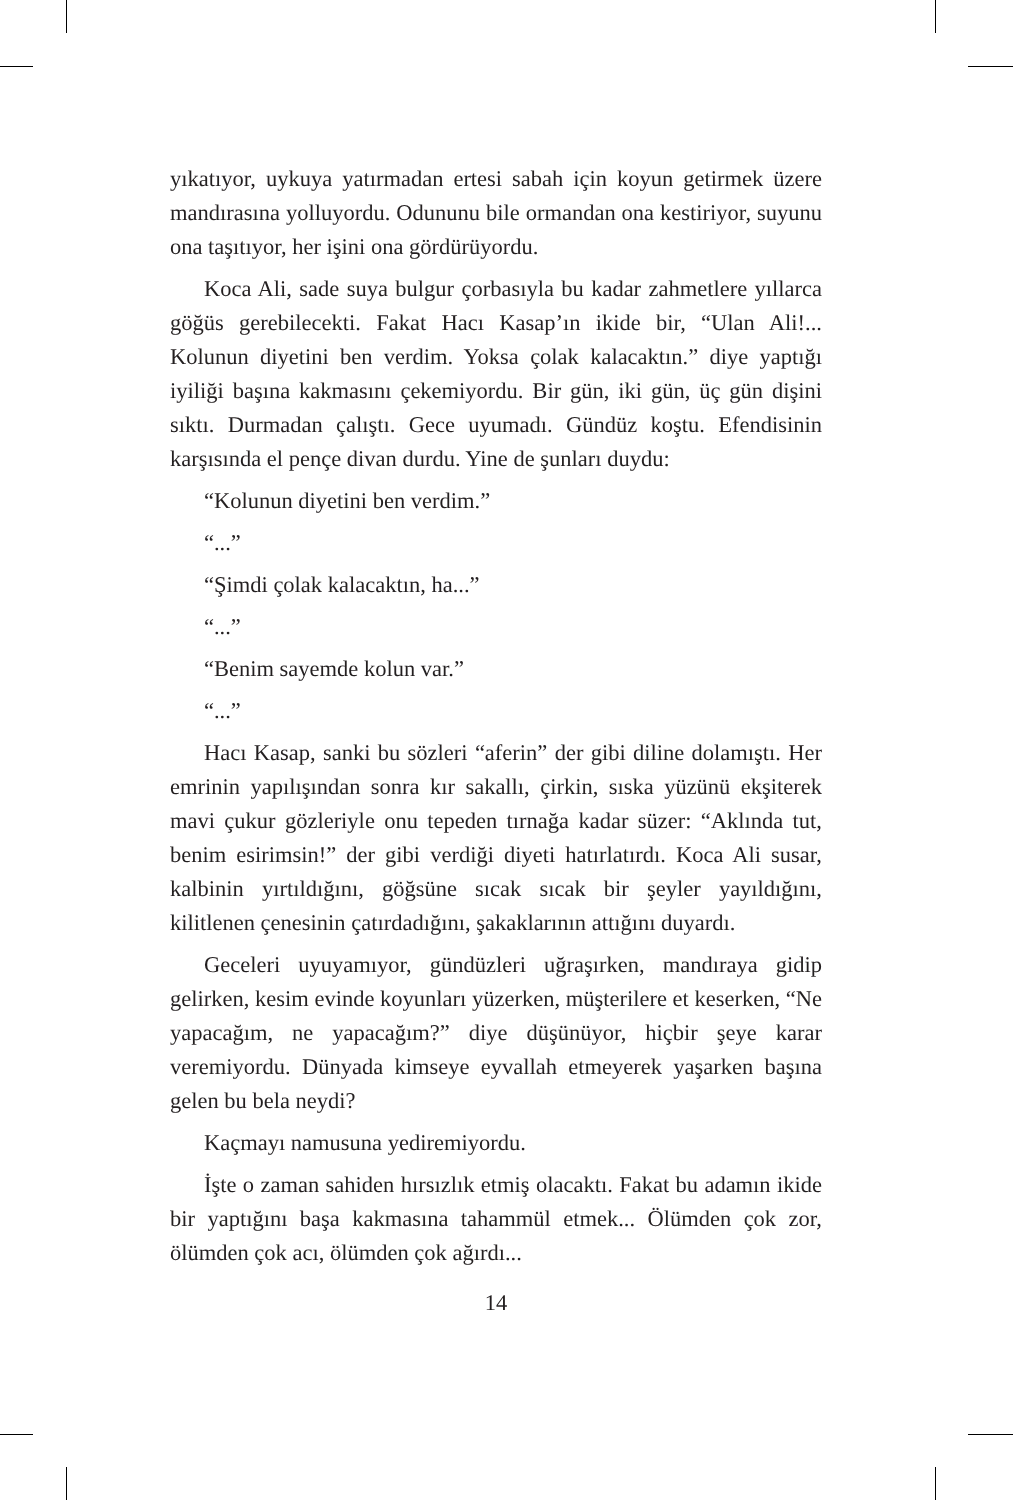yıkatıyor, uykuya yatırmadan ertesi sabah için koyun getirmek üzere mandırasına yolluyordu. Odununu bile ormandan ona kestiriyor, suyunu ona taşıtıyor, her işini ona gördürüyordu.
Koca Ali, sade suya bulgur çorbasıyla bu kadar zahmetlere yıllarca göğüs gerebilecekti. Fakat Hacı Kasap’ın ikide bir, “Ulan Ali!... Kolunun diyetini ben verdim. Yoksa çolak kalacaktın.” diye yaptığı iyiliği başına kakmasını çekemiyordu. Bir gün, iki gün, üç gün dişini sıktı. Durmadan çalıştı. Gece uyumadı. Gündüz koştu. Efendisinin karşısında el pençe divan durdu. Yine de şunları duydu:
“Kolunun diyetini ben verdim.”
“...”
“Şimdi çolak kalacaktın, ha...”
“...”
“Benim sayemde kolun var.”
“...”
Hacı Kasap, sanki bu sözleri “aferin” der gibi diline dolamıştı. Her emrinin yapılışından sonra kır sakallı, çirkin, sıska yüzünü ekşiterek mavi çukur gözleriyle onu tepeden tırnağa kadar süzer: “Aklında tut, benim esirimsin!” der gibi verdiği diyeti hatırlatırdı. Koca Ali susar, kalbinin yırtıldığını, göğsüne sıcak sıcak bir şeyler yayıldığını, kilitlenen çenesinin çatırdadığını, şakaklarının attığını duyardı.
Geceleri uyuyamıyor, gündüzleri uğraşırken, mandıraya gidip gelirken, kesim evinde koyunları yüzerken, müşterilere et keserken, “Ne yapacağım, ne yapacağım?” diye düşünüyor, hiçbir şeye karar veremiyordu. Dünyada kimseye eyvallah etmeyerek yaşarken başına gelen bu bela neydi?
Kaçmayı namusuna yediremiyordu.
İşte o zaman sahiden hırsızlık etmiş olacaktı. Fakat bu adamın ikide bir yaptığını başa kakmasına tahammül etmek... Ölümden çok zor, ölümden çok acı, ölümden çok ağırdı...
14